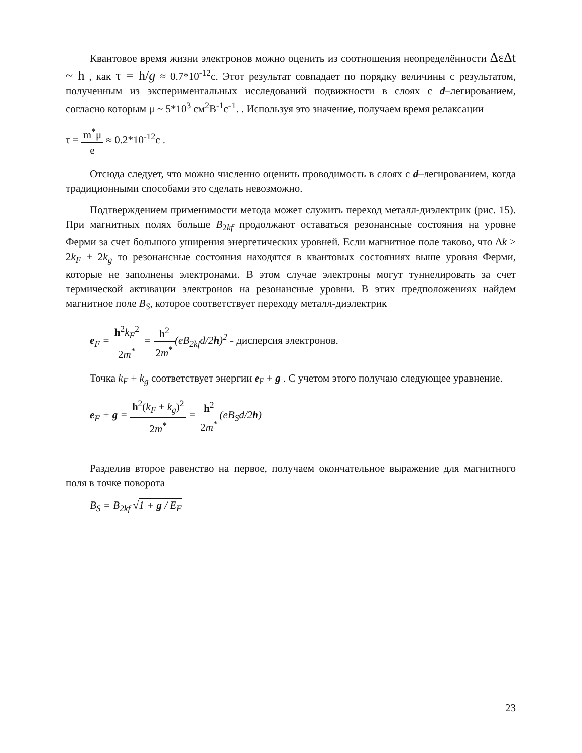Квантовое время жизни электронов можно оценить из соотношения неопределённости ΔεΔt ~ h , как τ = h/g ≈ 0.7*10<sup>-12</sup>с. Этот результат совпадает по порядку величины с результатом, полученным из экспериментальных исследований подвижности в слоях с d–легированием, согласно которым μ ~ 5*10<sup>3</sup> см<sup>2</sup>В<sup>-1</sup>с<sup>-1</sup>. . Используя это значение, получаем время релаксации
τ = m<sup>*</sup>μ e ≈ 0.2*10<sup>-12</sup>с .
Отсюда следует, что можно численно оценить проводимость в слоях с d–легированием, когда традиционными способами это сделать невозможно.
Подтверждением применимости метода может служить переход металл-диэлектрик (рис. 15). При магнитных полях больше B<sub>2kf</sub> продолжают оставаться резонансные состояния на уровне Ферми за счет большого уширения энергетических уровней. Если магнитное поле таково, что Δk > 2k<sub>F</sub> + 2k<sub>g</sub> то резонансные состояния находятся в квантовых состояниях выше уровня Ферми, которые не заполнены электронами. В этом случае электроны могут туннелировать за счет термической активации электронов на резонансные уровни. В этих предположениях найдем магнитное поле B<sub>S</sub>, которое соответствует переходу металл-диэлектрик
e<sub>F</sub> = h<sup>2</sup>k<sub>F</sub><sup>2</sup> 2m<sup>*</sup> = h<sup>2</sup> 2m<sup>*</sup>(eB<sub>2kf</sub>d/2h)<sup>2</sup> - дисперсия электронов.
Точка k<sub>F</sub> + k<sub>g</sub> соответствует энергии e<sub>F</sub> + g . С учетом этого получаю следующее уравнение.
e<sub>F</sub> + g = h<sup>2</sup>(k<sub>F</sub> + k<sub>g</sub>)<sup>2</sup> 2m<sup>*</sup> = h<sup>2</sup> 2m<sup>*</sup>(eB<sub>S</sub>d/2h)
Разделив второе равенство на первое, получаем окончательное выражение для магнитного поля в точке поворота
B<sub>S</sub> = B<sub>2kf</sub> √1 + g / E<sub>F</sub>
23